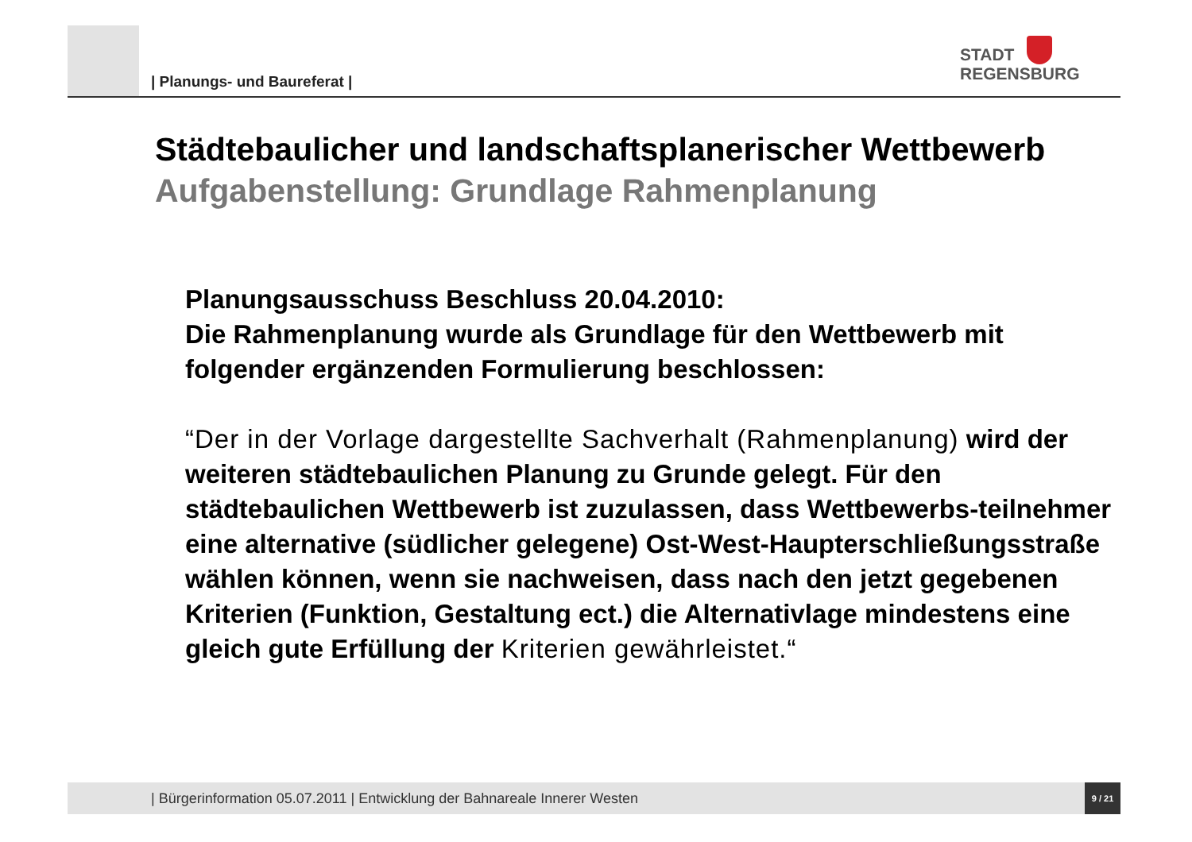| Planungs- und Baureferat |
STADT
REGENSBURG
Städtebaulicher und landschaftsplanerischer Wettbewerb
Aufgabenstellung: Grundlage Rahmenplanung
Planungsausschuss Beschluss 20.04.2010:
Die Rahmenplanung wurde als Grundlage für den Wettbewerb mit folgender ergänzenden Formulierung beschlossen:
“Der in der Vorlage dargestellte Sachverhalt (Rahmenplanung) wird der weiteren städtebaulichen Planung zu Grunde gelegt. Für den städtebaulichen Wettbewerb ist zuzulassen, dass Wettbewerbs-teilnehmer eine alternative (südlicher gelegene) Ost-West-Haupterschließungsstraße wählen können, wenn sie nachweisen, dass nach den jetzt gegebenen Kriterien (Funktion, Gestaltung ect.) die Alternativlage mindestens eine gleich gute Erfüllung der Kriterien gewährleistet.“
| Bürgerinformation 05.07.2011 | Entwicklung der Bahnareale Innerer Westen 9 / 21